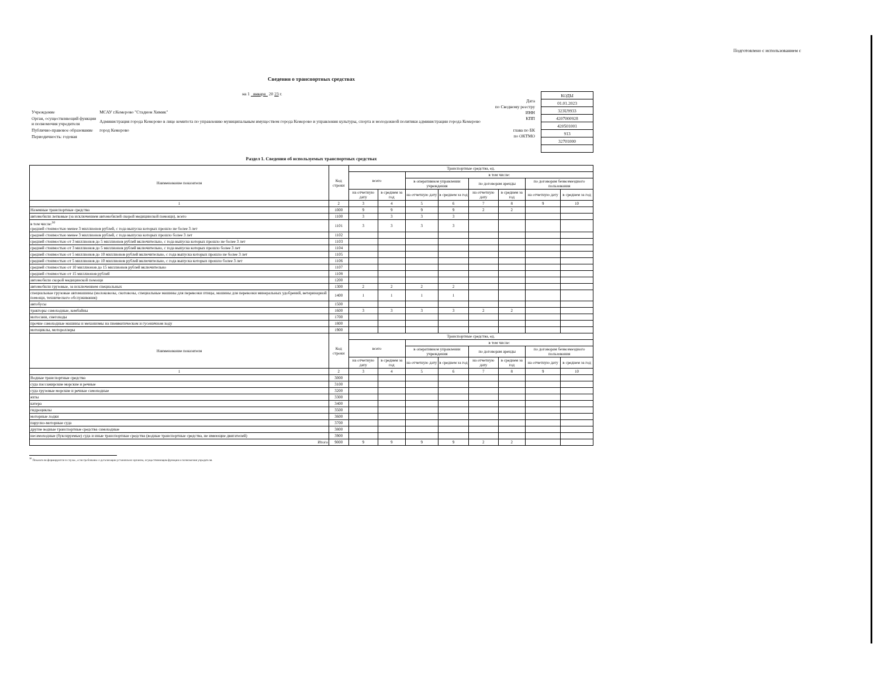Подготовлено с использованием с
Сведения о транспортных средствах
на 1 января 20 23 г.
| Учреждение | МСАУ г.Кемерово "Стадион Химик" |
| Орган, осуществляющий функции и полномочия учредителя | Администрация города Кемерово в лице комитета по управлению муниципальным имуществом города Кемерово и управления культуры, спорта и молодежной политики администрации города Кемерово |
| Публично-правовое образование | город Кемерово |
| Периодичность: годовая | |
Дата
по Сводному реестру
ИНН
КПП
глава по БК
по ОКТМО
| КОДЫ |
| 01.01.2023 |
| 323U9933 |
| 4207000928 |
| 420501001 |
| 913 |
| 32701000 |
Раздел 1. Сведения об используемых транспортных средствах
| Наименование показателя | Код строки | Транспортные средства, ед. | | | | | | | |
| --- | --- | --- | --- | --- | --- | --- | --- | --- | --- |
| | | всего | | в том числе: | | | | | |
| | | | | в оперативном управлении учреждения | | по договорам аренды | | по договорам безвозмездного пользования | |
| | | на отчетную дату | в среднем за год | на отчетную дату | в среднем за год | на отчетную дату | в среднем за год | на отчетную дату | в среднем за год |
| 1 | 2 | 3 | 4 | 5 | 6 | 7 | 8 | 9 | 10 |
| Наземные транспортные средства | 1000 | 9 | 9 | 9 | 9 | 2 | 2 | | |
| автомобили легковые (за исключением автомобилей скорой медицинской помощи), всего | 1100 | 3 | 3 | 3 | 3 | | | | |
| в том числе:<sup>30</sup> средней стоимостью менее 3 миллионов рублей, с года выпуска которых прошло не более 3 лет | 1101 | 3 | 3 | 3 | 3 | | | | |
| средней стоимостью менее 3 миллионов рублей, с года выпуска которых прошло более 3 лет | 1102 | | | | | | | | |
| средней стоимостью от 3 миллионов до 5 миллионов рублей включительно, с года выпуска которых прошло не более 3 лет | 1103 | | | | | | | | |
| средней стоимостью от 3 миллионов до 5 миллионов рублей включительно, с года выпуска которых прошло более 3 лет | 1104 | | | | | | | | |
| средней стоимостью от 5 миллионов до 10 миллионов рублей включительно, с года выпуска которых прошло не более 3 лет | 1105 | | | | | | | | |
| средней стоимостью от 5 миллионов до 10 миллионов рублей включительно, с года выпуска которых прошло более 3 лет | 1106 | | | | | | | | |
| средней стоимостью от 10 миллионов до 15 миллионов рублей включительно | 1107 | | | | | | | | |
| средней стоимостью от 15 миллионов рублей | 1108 | | | | | | | | |
| автомобили скорой медицинской помощи | 1200 | | | | | | | | |
| автомобили грузовые, за исключением специальных | 1300 | 2 | 2 | 2 | 2 | | | | |
| специальные грузовые автомашины (молоковозы, скотовозы, специальные машины для перевозки птицы, машины для перевозки минеральных удобрений, ветеринарной помощи, технического обслуживания) | 1400 | 1 | 1 | 1 | 1 | | | | |
| автобусы | 1500 | | | | | | | | |
| тракторы самоходные, комбайны | 1600 | 3 | 3 | 3 | 3 | 2 | 2 | | |
| мотосани, снегоходы | 1700 | | | | | | | | |
| прочие самоходные машины и механизмы на пневматическом и гусеничном ходу | 1800 | | | | | | | | |
| мотоциклы, мотороллеры | 1900 | | | | | | | | |
| Наименование показателя | Код строки | Транспортные средства, ед. | | | | | | | |
| | | всего | | в том числе: | | | | | |
| | | | | в оперативном управлении учреждения | | по договорам аренды | | по договорам безвозмездного пользования | |
| | | на отчетную дату | в среднем за год | на отчетную дату | в среднем за год | на отчетную дату | в среднем за год | на отчетную дату | в среднем за год |
| 1 | 2 | 3 | 4 | 5 | 6 | 7 | 8 | 9 | 10 |
| Водные транспортные средства | 3000 | | | | | | | | |
| суда пассажирские морские и речные | 3100 | | | | | | | | |
| суда грузовые морские и речные самоходные | 3200 | | | | | | | | |
| яхты | 3300 | | | | | | | | |
| катера | 3400 | | | | | | | | |
| гидроциклы | 3500 | | | | | | | | |
| моторные лодки | 3600 | | | | | | | | |
| парусно-моторные суда | 3700 | | | | | | | | |
| другие водные транспортные средства самоходные | 3800 | | | | | | | | |
| несамоходные (буксируемые) суда и иные транспортные средства (водные транспортные средства, не имеющие двигателей) | 3900 | | | | | | | | |
| Итого | 9000 | 9 | 9 | 9 | 9 | 2 | 2 | | |
<sup>30</sup> Показатели формируются в случае, если требование о детализации установлено органом, осуществляющим функции и полномочия учредителя.